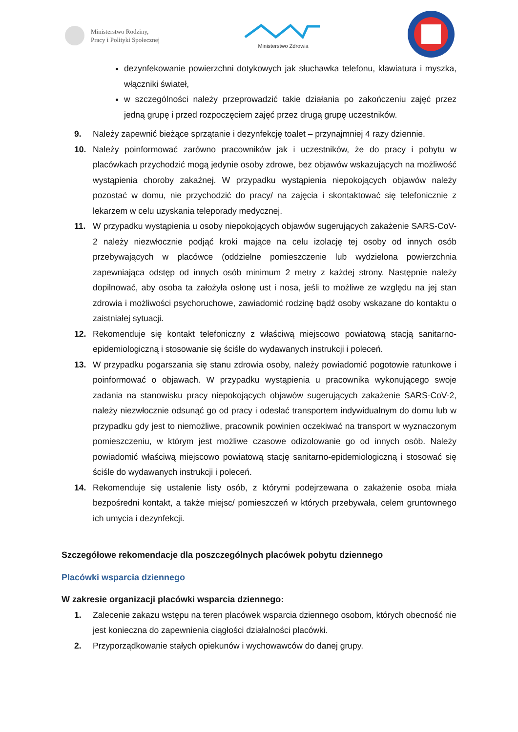Ministerstwo Rodziny,
Pracy i Polityki Społecznej
Ministerstwo Zdrowia
dezynfekowanie powierzchni dotykowych jak słuchawka telefonu, klawiatura i myszka, włączniki świateł,
w szczególności należy przeprowadzić takie działania po zakończeniu zajęć przez jedną grupę i przed rozpoczęciem zajęć przez drugą grupę uczestników.
9. Należy zapewnić bieżące sprzątanie i dezynfekcję toalet – przynajmniej 4 razy dziennie.
10. Należy poinformować zarówno pracowników jak i uczestników, że do pracy i pobytu w placówkach przychodzić mogą jedynie osoby zdrowe, bez objawów wskazujących na możliwość wystąpienia choroby zakaźnej. W przypadku wystąpienia niepokojących objawów należy pozostać w domu, nie przychodzić do pracy/ na zajęcia i skontaktować się telefonicznie z lekarzem w celu uzyskania teleporady medycznej.
11. W przypadku wystąpienia u osoby niepokojących objawów sugerujących zakażenie SARS-CoV-2 należy niezwłocznie podjąć kroki mające na celu izolację tej osoby od innych osób przebywających w placówce (oddzielne pomieszczenie lub wydzielona powierzchnia zapewniająca odstęp od innych osób minimum 2 metry z każdej strony. Następnie należy dopilnować, aby osoba ta założyła osłonę ust i nosa, jeśli to możliwe ze względu na jej stan zdrowia i możliwości psychoruchowe, zawiadomić rodzinę bądź osoby wskazane do kontaktu o zaistniałej sytuacji.
12. Rekomenduje się kontakt telefoniczny z właściwą miejscowo powiatową stacją sanitarno-epidemiologiczną i stosowanie się ściśle do wydawanych instrukcji i poleceń.
13. W przypadku pogarszania się stanu zdrowia osoby, należy powiadomić pogotowie ratunkowe i poinformować o objawach. W przypadku wystąpienia u pracownika wykonującego swoje zadania na stanowisku pracy niepokojących objawów sugerujących zakażenie SARS-CoV-2, należy niezwłocznie odsunąć go od pracy i odesłać transportem indywidualnym do domu lub w przypadku gdy jest to niemożliwe, pracownik powinien oczekiwać na transport w wyznaczonym pomieszczeniu, w którym jest możliwe czasowe odizolowanie go od innych osób. Należy powiadomić właściwą miejscowo powiatową stację sanitarno-epidemiologiczną i stosować się ściśle do wydawanych instrukcji i poleceń.
14. Rekomenduje się ustalenie listy osób, z którymi podejrzewana o zakażenie osoba miała bezpośredni kontakt, a także miejsc/ pomieszczeń w których przebywała, celem gruntownego ich umycia i dezynfekcji.
Szczegółowe rekomendacje dla poszczególnych placówek pobytu dziennego
Placówki wsparcia dziennego
W zakresie organizacji placówki wsparcia dziennego:
1. Zalecenie zakazu wstępu na teren placówek wsparcia dziennego osobom, których obecność nie jest konieczna do zapewnienia ciągłości działalności placówki.
2. Przyporządkowanie stałych opiekunów i wychowawców do danej grupy.